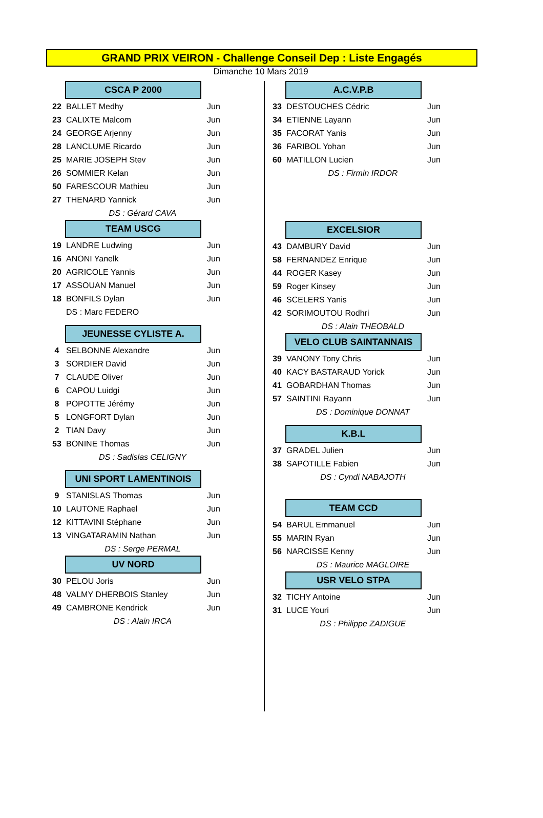GRAND PRIX VEIRON - Challenge Conseil Dep : Liste Engagés
Dimanche 10 Mars 2019
CSCA P 2000
| 22 | BALLET Medhy | Jun |
| 23 | CALIXTE Malcom | Jun |
| 24 | GEORGE Arjenny | Jun |
| 28 | LANCLUME Ricardo | Jun |
| 25 | MARIE JOSEPH Stev | Jun |
| 26 | SOMMIER Kelan | Jun |
| 50 | FARESCOUR Mathieu | Jun |
| 27 | THENARD Yannick | Jun |
| DS : Gérard CAVA | | |
TEAM USCG
| 19 | LANDRE Ludwing | Jun |
| 16 | ANONI Yanelk | Jun |
| 20 | AGRICOLE Yannis | Jun |
| 17 | ASSOUAN Manuel | Jun |
| 18 | BONFILS Dylan | Jun |
| | DS : Marc FEDERO | |
JEUNESSE CYLISTE A.
| 4 | SELBONNE Alexandre | Jun |
| 3 | SORDIER David | Jun |
| 7 | CLAUDE Oliver | Jun |
| 6 | CAPOU Luidgi | Jun |
| 8 | POPOTTE Jérémy | Jun |
| 5 | LONGFORT Dylan | Jun |
| 2 | TIAN Davy | Jun |
| 53 | BONINE Thomas | Jun |
| DS : Sadislas CELIGNY | | |
UNI SPORT LAMENTINOIS
| 9 | STANISLAS Thomas | Jun |
| 10 | LAUTONE Raphael | Jun |
| 12 | KITTAVINI Stéphane | Jun |
| 13 | VINGATARAMIN Nathan | Jun |
| DS : Serge PERMAL | | |
UV NORD
| 30 | PELOU Joris | Jun |
| 48 | VALMY DHERBOIS Stanley | Jun |
| 49 | CAMBRONE Kendrick | Jun |
| DS : Alain IRCA | | |
A.C.V.P.B
| 33 | DESTOUCHES Cédric | Jun |
| 34 | ETIENNE Layann | Jun |
| 35 | FACORAT Yanis | Jun |
| 36 | FARIBOL Yohan | Jun |
| 60 | MATILLON Lucien | Jun |
| DS : Firmin IRDOR | | |
EXCELSIOR
| 43 | DAMBURY David | Jun |
| 58 | FERNANDEZ Enrique | Jun |
| 44 | ROGER Kasey | Jun |
| 59 | Roger Kinsey | Jun |
| 46 | SCELERS Yanis | Jun |
| 42 | SORIMOUTOU Rodhri | Jun |
| DS : Alain THEOBALD | | |
VELO CLUB SAINTANNAIS
| 39 | VANONY Tony Chris | Jun |
| 40 | KACY BASTARAUD Yorick | Jun |
| 41 | GOBARDHAN Thomas | Jun |
| 57 | SAINTINI Rayann | Jun |
| DS : Dominique DONNAT | | |
K.B.L
| 37 | GRADEL Julien | Jun |
| 38 | SAPOTILLE Fabien | Jun |
| DS : Cyndi NABAJOTH | | |
TEAM CCD
| 54 | BARUL Emmanuel | Jun |
| 55 | MARIN Ryan | Jun |
| 56 | NARCISSE Kenny | Jun |
| DS : Maurice MAGLOIRE | | |
USR VELO STPA
| 32 | TICHY Antoine | Jun |
| 31 | LUCE Youri | Jun |
| DS : Philippe ZADIGUE | | |